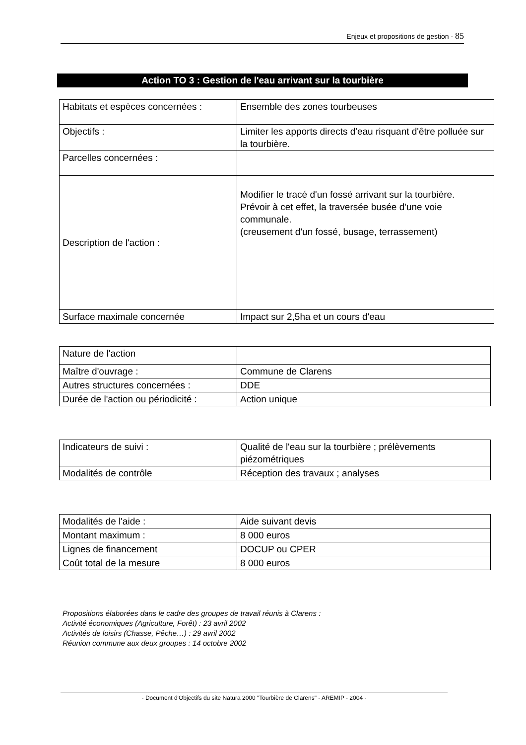Enjeux et propositions de gestion - 85
Action TO 3 : Gestion de l'eau arrivant sur la tourbière
| Habitats et espèces concernées : | Ensemble des zones tourbeuses |
| Objectifs : | Limiter les apports directs d'eau risquant d'être polluée sur la tourbière. |
| Parcelles concernées : | |
| Description de l'action : | Modifier le tracé d'un fossé arrivant sur la tourbière. Prévoir à cet effet, la traversée busée d'une voie communale. (creusement d'un fossé, busage, terrassement) |
| Surface maximale concernée | Impact sur 2,5ha et un cours d'eau |
| Nature de l'action | |
| Maître d'ouvrage : | Commune de Clarens |
| Autres structures concernées : | DDE |
| Durée de l'action ou périodicité : | Action unique |
| Indicateurs de suivi : | Qualité de l'eau sur la tourbière ; prélèvements piézométriques |
| Modalités de contrôle | Réception des travaux ; analyses |
| Modalités de l'aide : | Aide suivant devis |
| Montant maximum : | 8 000 euros |
| Lignes de financement | DOCUP ou CPER |
| Coût total de la mesure | 8 000 euros |
Propositions élaborées dans le cadre des groupes de travail réunis à Clarens :
Activité économiques (Agriculture, Forêt) : 23 avril 2002
Activités de loisirs (Chasse, Pêche…) : 29 avril 2002
Réunion commune aux deux groupes : 14 octobre 2002
- Document d'Objectifs du site Natura 2000 "Tourbière de Clarens" - AREMIP - 2004 -